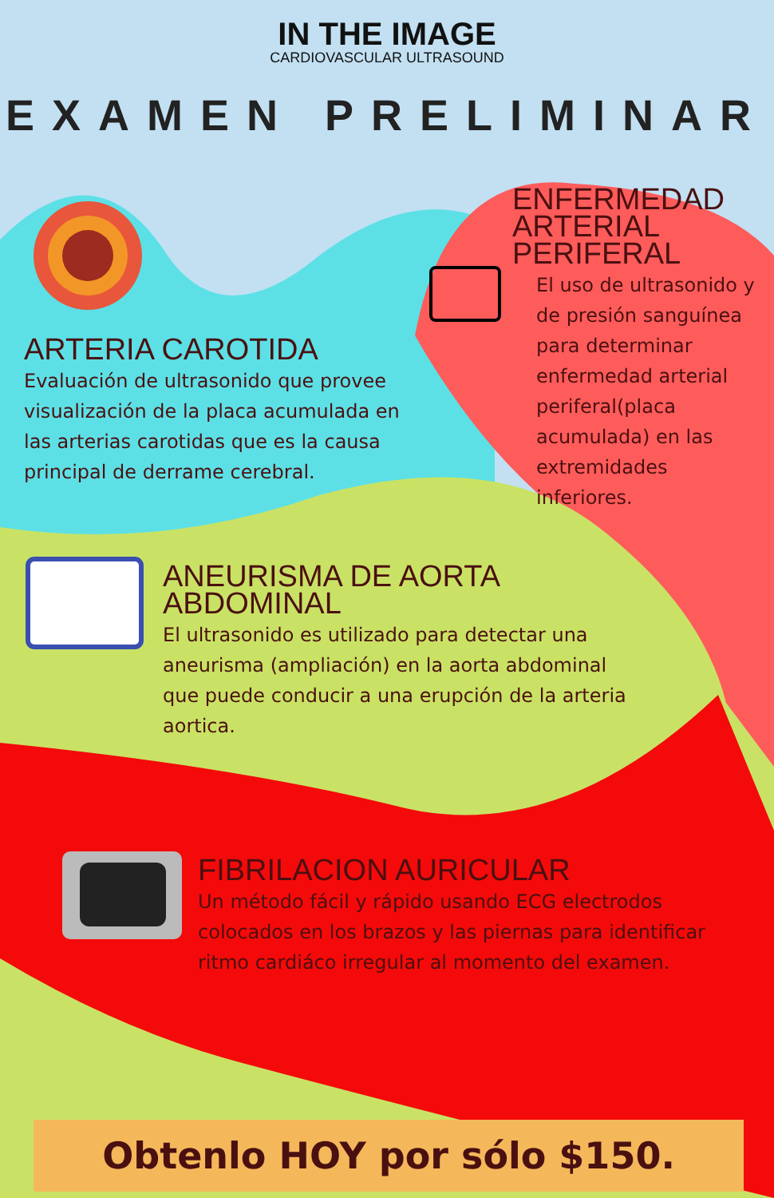IN THE IMAGE
CARDIOVASCULAR ULTRASOUND
EXAMEN PRELIMINAR
ARTERIA CAROTIDA
Evaluación de ultrasonido que provee visualización de la placa acumulada en las arterias carotidas que es la causa principal de derrame cerebral.
ENFERMEDAD ARTERIAL PERIFERAL
El uso de ultrasonido y de presión sanguínea para determinar enfermedad arterial periferal(placa acumulada) en las extremidades inferiores.
ANEURISMA DE AORTA ABDOMINAL
El ultrasonido es utilizado para detectar una aneurisma (ampliación) en la aorta abdominal que puede conducir a una erupción de la arteria aortica.
FIBRILACION AURICULAR
Un método fácil y rápido usando ECG electrodos colocados en los brazos y las piernas para identificar ritmo cardiáco irregular al momento del examen.
Obtenlo HOY por sólo $150.